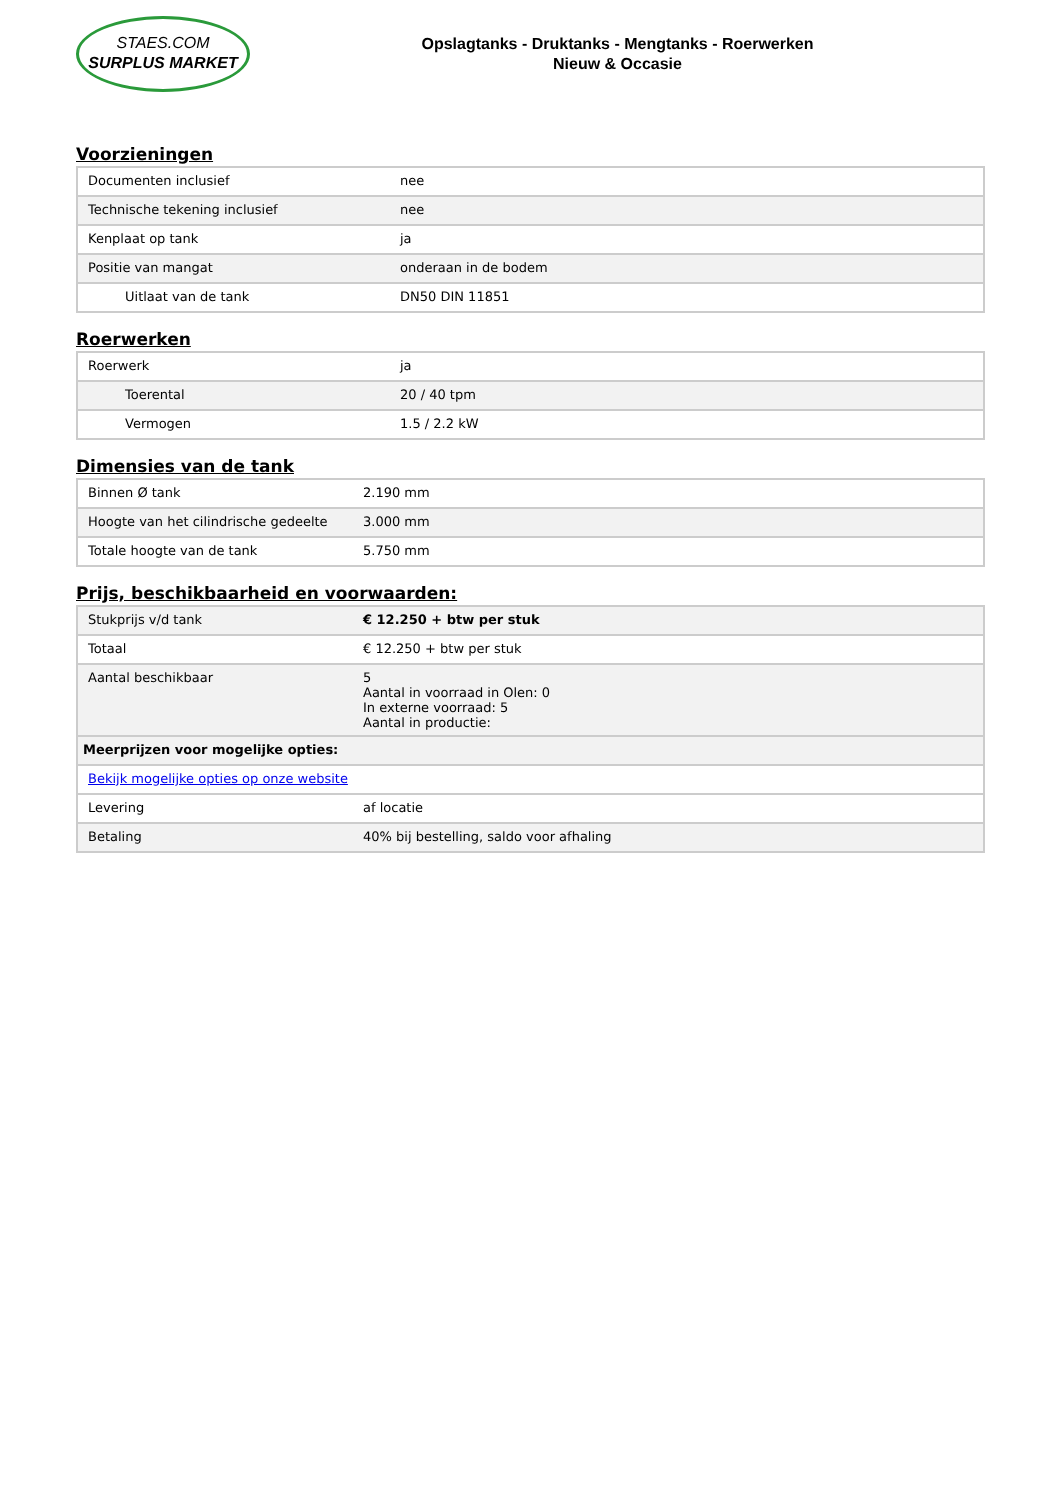STAES.COM
SURPLUS MARKET
Opslagtanks - Druktanks - Mengtanks - Roerwerken
Nieuw & Occasie
Voorzieningen
| Documenten inclusief | nee |
| Technische tekening inclusief | nee |
| Kenplaat op tank | ja |
| Positie van mangat | onderaan in de bodem |
| Uitlaat van de tank | DN50 DIN 11851 |
Roerwerken
| Roerwerk | ja |
| Toerental | 20 / 40 tpm |
| Vermogen | 1.5 / 2.2 kW |
Dimensies van de tank
| Binnen Ø tank | 2.190 mm |
| Hoogte van het cilindrische gedeelte | 3.000 mm |
| Totale hoogte van de tank | 5.750 mm |
Prijs, beschikbaarheid en voorwaarden:
| Stukprijs v/d tank | € 12.250 + btw per stuk |
| Totaal | € 12.250 + btw per stuk |
| Aantal beschikbaar | 5 Aantal in voorraad in Olen: 0 In externe voorraad: 5 Aantal in productie: |
| Meerprijzen voor mogelijke opties: | |
| Bekijk mogelijke opties op onze website | |
| Levering | af locatie |
| Betaling | 40% bij bestelling, saldo voor afhaling |